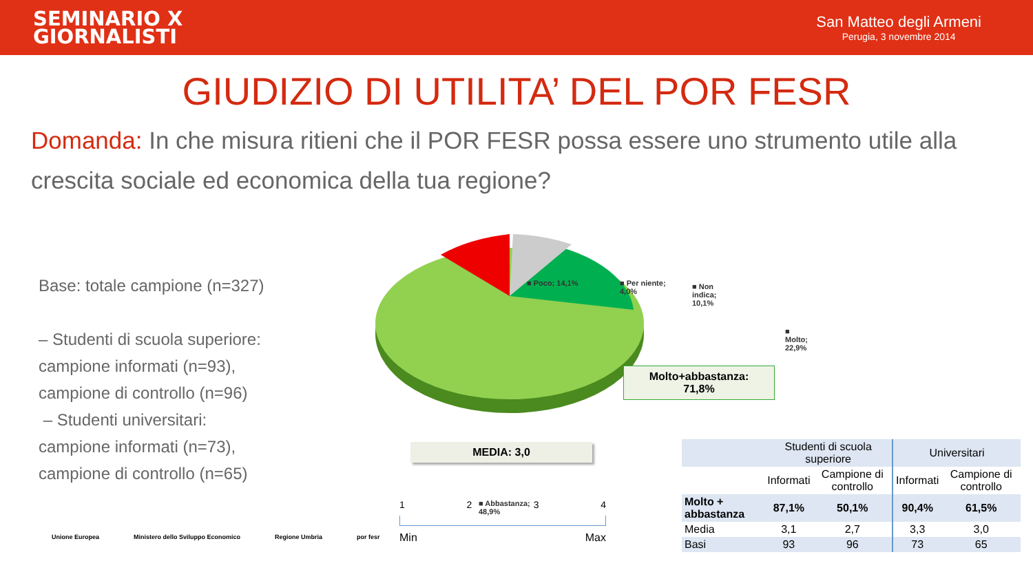SEMINARIO X
GIORNALISTI
San Matteo degli Armeni
Perugia, 3 novembre 2014
GIUDIZIO DI UTILITA’ DEL POR FESR
Domanda: In che misura ritieni che il POR FESR possa essere uno strumento utile alla crescita sociale ed economica della tua regione?
Base: totale campione (n=327)
– Studenti di scuola superiore:
campione informati (n=93),
campione di controllo (n=96)
– Studenti universitari:
campione informati (n=73),
campione di controllo (n=65)
■ Poco; 14,1% ■ Per niente;
4,0%
■ Non indica;
10,1%
■ Molto;
22,9%
■ Abbastanza;
48,9%
Molto+abbastanza:
71,8%
MEDIA: 3,0
1 2 3 4
Min Max
| | Studenti di scuola superiore | | Universitari | |
| --- | --- | --- | --- | --- |
| | Informati | Campione di controllo | Informati | Campione di controllo |
| Molto + abbastanza | 87,1% | 50,1% | 90,4% | 61,5% |
| Media | 3,1 | 2,7 | 3,3 | 3,0 |
| Basi | 93 | 96 | 73 | 65 |
Unione Europea Ministero dello Sviluppo Economico Regione Umbria por fesr